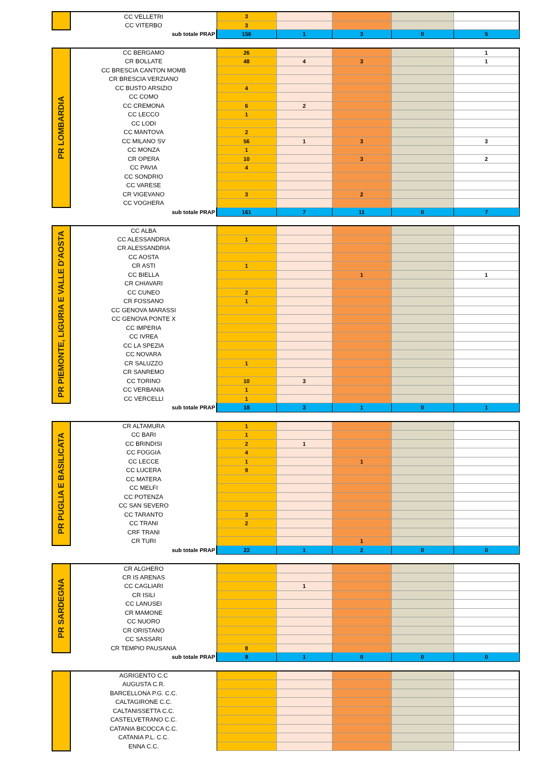| | CC VELLETRI | 3 | | | | |
| | CC VITERBO | 3 | | | | |
| | sub totale PRAP | 156 | 1 | 3 | 0 | 5 |
| PR LOMBARDIA | CC BERGAMO | 26 | | | | 1 |
| | CR BOLLATE | 48 | 4 | 3 | | 1 |
| | CC BRESCIA CANTON MOMB | | | | | |
| | CR BRESCIA VERZIANO | | | | | |
| | CC BUSTO ARSIZIO | 4 | | | | |
| | CC COMO | | | | | |
| | CC CREMONA | 6 | 2 | | | |
| | CC LECCO | 1 | | | | |
| | CC LODI | | | | | |
| | CC MANTOVA | 2 | | | | |
| | CC MILANO SV | 56 | 1 | 3 | | 3 |
| | CC MONZA | 1 | | | | |
| | CR OPERA | 10 | | 3 | | 2 |
| | CC PAVIA | 4 | | | | |
| | CC SONDRIO | | | | | |
| | CC VARESE | | | | | |
| | CR VIGEVANO | 3 | | 2 | | |
| | CC VOGHERA | | | | | |
| | sub totale PRAP | 161 | 7 | 11 | 0 | 7 |
| PR PIEMONTE, LIGURIA E VALLE D'AOSTA | CC ALBA | | | | | |
| | CC ALESSANDRIA | 1 | | | | |
| | CR ALESSANDRIA | | | | | |
| | CC AOSTA | | | | | |
| | CR ASTI | 1 | | | | |
| | CC BIELLA | | | 1 | | 1 |
| | CR CHIAVARI | | | | | |
| | CC CUNEO | 2 | | | | |
| | CR FOSSANO | 1 | | | | |
| | CC GENOVA MARASSI | | | | | |
| | CC GENOVA PONTE X | | | | | |
| | CC IMPERIA | | | | | |
| | CC IVREA | | | | | |
| | CC LA SPEZIA | | | | | |
| | CC NOVARA | | | | | |
| | CR SALUZZO | 1 | | | | |
| | CR SANREMO | | | | | |
| | CC TORINO | 10 | 3 | | | |
| | CC VERBANIA | 1 | | | | |
| | CC VERCELLI | 1 | | | | |
| | sub totale PRAP | 18 | 3 | 1 | 0 | 1 |
| PR PUGLIA E BASILICATA | CR ALTAMURA | 1 | | | | |
| | CC BARI | 1 | | | | |
| | CC BRINDISI | 2 | 1 | | | |
| | CC FOGGIA | 4 | | | | |
| | CC LECCE | 1 | | 1 | | |
| | CC LUCERA | 9 | | | | |
| | CC MATERA | | | | | |
| | CC MELFI | | | | | |
| | CC POTENZA | | | | | |
| | CC SAN SEVERO | | | | | |
| | CC TARANTO | 3 | | | | |
| | CC TRANI | 2 | | | | |
| | CRF TRANI | | | | | |
| | CR TURI | | | 1 | | |
| | sub totale PRAP | 23 | 1 | 2 | 0 | 0 |
| PR SARDEGNA | CR ALGHERO | | | | | |
| | CR IS ARENAS | | | | | |
| | CC CAGLIARI | | 1 | | | |
| | CR ISILI | | | | | |
| | CC LANUSEI | | | | | |
| | CR MAMONE | | | | | |
| | CC NUORO | | | | | |
| | CR ORISTANO | | | | | |
| | CC SASSARI | | | | | |
| | CR TEMPIO PAUSANIA | 8 | | | | |
| | sub totale PRAP | 8 | 1 | 0 | 0 | 0 |
| | AGRIGENTO C.C | | | | | |
| | AUGUSTA C.R. | | | | | |
| | BARCELLONA P.G. C.C. | | | | | |
| | CALTAGIRONE C.C. | | | | | |
| | CALTANISSETTA C.C. | | | | | |
| | CASTELVETRANO C.C. | | | | | |
| | CATANIA BICOCCA C.C. | | | | | |
| | CATANIA P.L. C.C. | | | | | |
| | ENNA C.C. | | | | | |